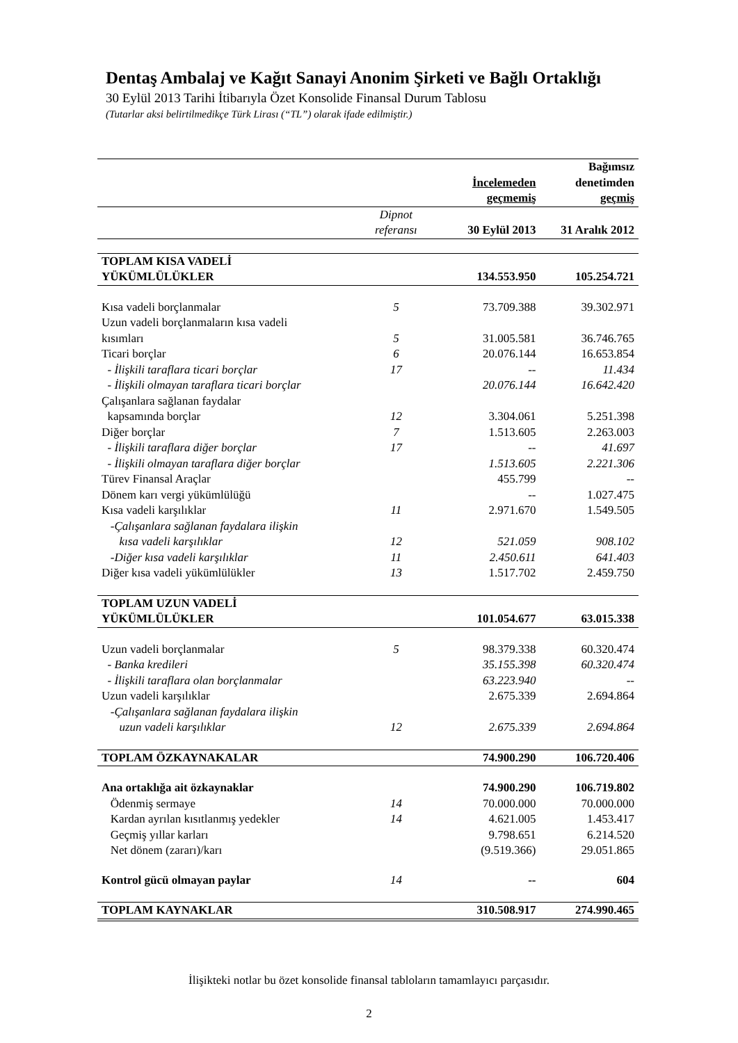Dentaş Ambalaj ve Kağıt Sanayi Anonim Şirketi ve Bağlı Ortaklığı
30 Eylül 2013 Tarihi İtibarıyla Özet Konsolide Finansal Durum Tablosu
(Tutarlar aksi belirtilmedikçe Türk Lirası (“TL”) olarak ifade edilmiştir.)
| | | İncelemeden geçmemiş | Bağımsız denetimden geçmiş |
| | Dipnot referansı | 30 Eylül 2013 | 31 Aralık 2012 |
| TOPLAM KISA VADELİ YÜKÜMLÜLÜKLER | | 134.553.950 | 105.254.721 |
| Kısa vadeli borçlanmalar | 5 | 73.709.388 | 39.302.971 |
| Uzun vadeli borçlanmaların kısa vadeli kısımları | 5 | 31.005.581 | 36.746.765 |
| Ticari borçlar | 6 | 20.076.144 | 16.653.854 |
| - İlişkili taraflara ticari borçlar | 17 | -- | 11.434 |
| - İlişkili olmayan taraflara ticari borçlar | | 20.076.144 | 16.642.420 |
| Çalışanlara sağlanan faydalar kapsamında borçlar | 12 | 3.304.061 | 5.251.398 |
| Diğer borçlar | 7 | 1.513.605 | 2.263.003 |
| - İlişkili taraflara diğer borçlar | 17 | -- | 41.697 |
| - İlişkili olmayan taraflara diğer borçlar | | 1.513.605 | 2.221.306 |
| Türev Finansal Araçlar | | 455.799 | -- |
| Dönem karı vergi yükümlülüğü | | -- | 1.027.475 |
| Kısa vadeli karşılıklar | 11 | 2.971.670 | 1.549.505 |
| -Çalışanlara sağlanan faydalara ilişkin kısa vadeli karşılıklar | 12 | 521.059 | 908.102 |
| -Diğer kısa vadeli karşılıklar | 11 | 2.450.611 | 641.403 |
| Diğer kısa vadeli yükümlülükler | 13 | 1.517.702 | 2.459.750 |
| TOPLAM UZUN VADELİ YÜKÜMLÜLÜKLER | | 101.054.677 | 63.015.338 |
| Uzun vadeli borçlanmalar | 5 | 98.379.338 | 60.320.474 |
| - Banka kredileri | | 35.155.398 | 60.320.474 |
| - İlişkili taraflara olan borçlanmalar | | 63.223.940 | -- |
| Uzun vadeli karşılıklar | | 2.675.339 | 2.694.864 |
| -Çalışanlara sağlanan faydalara ilişkin uzun vadeli karşılıklar | 12 | 2.675.339 | 2.694.864 |
| TOPLAM ÖZKAYNAKALAR | | 74.900.290 | 106.720.406 |
| Ana ortaklığa ait özkaynaklar | | 74.900.290 | 106.719.802 |
| Ödenmiş sermaye | 14 | 70.000.000 | 70.000.000 |
| Kardan ayrılan kısıtlanmış yedekler | 14 | 4.621.005 | 1.453.417 |
| Geçmiş yıllar karları | | 9.798.651 | 6.214.520 |
| Net dönem (zararı)/karı | | (9.519.366) | 29.051.865 |
| Kontrol gücü olmayan paylar | 14 | -- | 604 |
| TOPLAM KAYNAKLAR | | 310.508.917 | 274.990.465 |
İlişikteki notlar bu özet konsolide finansal tabloların tamamlayıcı parçasıdır.
2